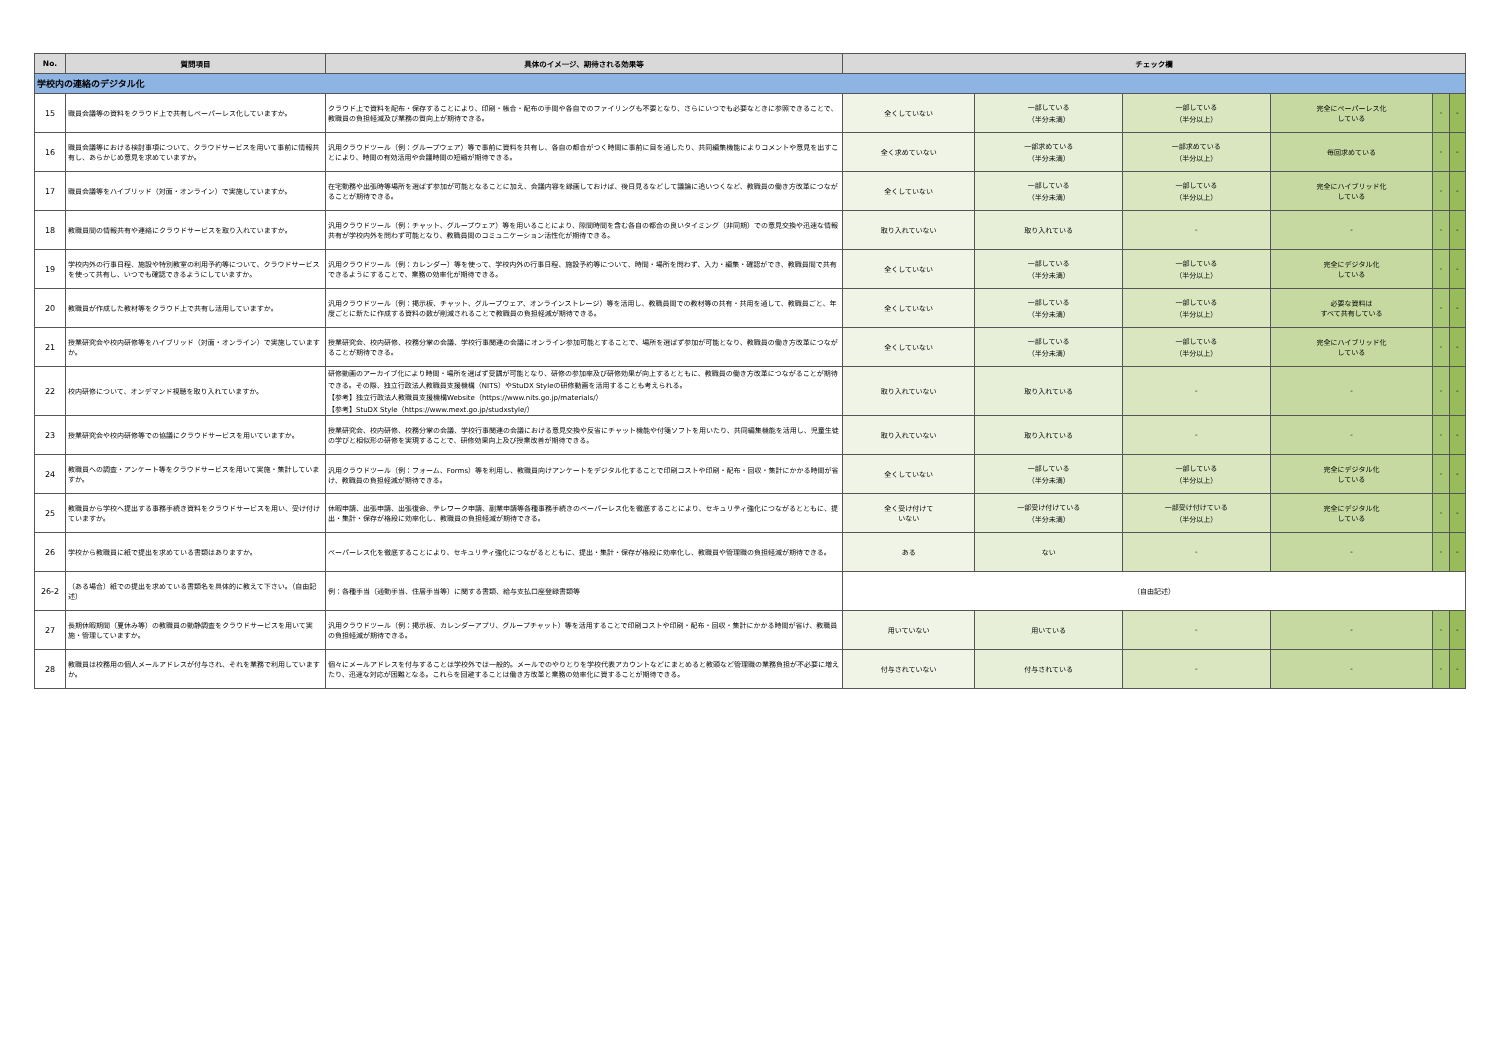| No. | 質問項目 | 具体のイメージ、期待される効果等 | チェック欄 | | | | | |
| --- | --- | --- | --- | --- | --- | --- | --- | --- |
| 学校内の連絡のデジタル化 | | | | | | | | |
| 15 | 職員会議等の資料をクラウド上で共有しペーパーレス化していますか。 | クラウド上で資料を配布・保存することにより、印刷・帳合・配布の手間や各自でのファイリングも不要となり、さらにいつでも必要なときに参照できることで、教職員の負担軽減及び業務の質向上が期待できる。 | 全くしていない | 一部している （半分未満） | 一部している （半分以上） | 完全にペーパーレス化 している | - | - |
| 16 | 職員会議等における検討事項について、クラウドサービスを用いて事前に情報共有し、あらかじめ意見を求めていますか。 | 汎用クラウドツール（例：グループウェア）等で事前に資料を共有し、各自の都合がつく時間に事前に目を通したり、共同編集機能によりコメントや意見を出すことにより、時間の有効活用や会議時間の短縮が期待できる。 | 全く求めていない | 一部求めている （半分未満） | 一部求めている （半分以上） | 毎回求めている | - | - |
| 17 | 職員会議等をハイブリッド（対面・オンライン）で実施していますか。 | 在宅勤務や出張時等場所を選ばず参加が可能となることに加え、会議内容を録画しておけば、後日見るなどして議論に追いつくなど、教職員の働き方改革につながることが期待できる。 | 全くしていない | 一部している （半分未満） | 一部している （半分以上） | 完全にハイブリッド化 している | - | - |
| 18 | 教職員間の情報共有や連絡にクラウドサービスを取り入れていますか。 | 汎用クラウドツール（例：チャット、グループウェア）等を用いることにより、隙間時間を含む各自の都合の良いタイミング（非同期）での意見交換や迅速な情報共有が学校内外を問わず可能となり、教職員間のコミュニケーション活性化が期待できる。 | 取り入れていない | 取り入れている | - | - | - | - |
| 19 | 学校内外の行事日程、施設や特別教室の利用予約等について、クラウドサービスを使って共有し、いつでも確認できるようにしていますか。 | 汎用クラウドツール（例：カレンダー）等を使って、学校内外の行事日程、施設予約等について、時間・場所を問わず、入力・編集・確認ができ、教職員間で共有できるようにすることで、業務の効率化が期待できる。 | 全くしていない | 一部している （半分未満） | 一部している （半分以上） | 完全にデジタル化 している | - | - |
| 20 | 教職員が作成した教材等をクラウド上で共有し活用していますか。 | 汎用クラウドツール（例：掲示板、チャット、グループウェア、オンラインストレージ）等を活用し、教職員間での教材等の共有・共用を通して、教職員ごと、年度ごとに新たに作成する資料の数が削減されることで教職員の負担軽減が期待できる。 | 全くしていない | 一部している （半分未満） | 一部している （半分以上） | 必要な資料は すべて共有している | - | - |
| 21 | 授業研究会や校内研修等をハイブリッド（対面・オンライン）で実施していますか。 | 授業研究会、校内研修、校務分掌の会議、学校行事関連の会議にオンライン参加可能とすることで、場所を選ばず参加が可能となり、教職員の働き方改革につながることが期待できる。 | 全くしていない | 一部している （半分未満） | 一部している （半分以上） | 完全にハイブリッド化 している | - | - |
| 22 | 校内研修について、オンデマンド視聴を取り入れていますか。 | 研修動画のアーカイブ化により時間・場所を選ばず受講が可能となり、研修の参加率及び研修効果が向上するとともに、教職員の働き方改革につながることが期待できる。その際、独立行政法人教職員支援機構（NITS）やStuDX Styleの研修動画を活用することも考えられる。 【参考】独立行政法人教職員支援機構Website（https://www.nits.go.jp/materials/） 【参考】StuDX Style（https://www.mext.go.jp/studxstyle/） | 取り入れていない | 取り入れている | - | - | - | - |
| 23 | 授業研究会や校内研修等での協議にクラウドサービスを用いていますか。 | 授業研究会、校内研修、校務分掌の会議、学校行事関連の会議における意見交換や反省にチャット機能や付箋ソフトを用いたり、共同編集機能を活用し、児童生徒の学びと相似形の研修を実現することで、研修効果向上及び授業改善が期待できる。 | 取り入れていない | 取り入れている | - | - | - | - |
| 24 | 教職員への調査・アンケート等をクラウドサービスを用いて実施・集計していますか。 | 汎用クラウドツール（例：フォーム、Forms）等を利用し、教職員向けアンケートをデジタル化することで印刷コストや印刷・配布・回収・集計にかかる時間が省け、教職員の負担軽減が期待できる。 | 全くしていない | 一部している （半分未満） | 一部している （半分以上） | 完全にデジタル化 している | - | - |
| 25 | 教職員から学校へ提出する事務手続き資料をクラウドサービスを用い、受け付けていますか。 | 休暇申請、出張申請、出張復命、テレワーク申請、副業申請等各種事務手続きのペーパーレス化を徹底することにより、セキュリティ強化につながるとともに、提出・集計・保存が格段に効率化し、教職員の負担軽減が期待できる。 | 全く受け付けて いない | 一部受け付けている （半分未満） | 一部受け付けている （半分以上） | 完全にデジタル化 している | - | - |
| 26 | 学校から教職員に紙で提出を求めている書類はありますか。 | ペーパーレス化を徹底することにより、セキュリティ強化につながるとともに、提出・集計・保存が格段に効率化し、教職員や管理職の負担軽減が期待できる。 | ある | ない | - | - | - | - |
| 26-2 | （ある場合）紙での提出を求めている書類名を具体的に教えて下さい。（自由記述） | 例：各種手当（通勤手当、住居手当等）に関する書類、給与支払口座登録書類等 | （自由記述） | | | | | |
| 27 | 長期休暇期間（夏休み等）の教職員の動静調査をクラウドサービスを用いて実施・管理していますか。 | 汎用クラウドツール（例：掲示板、カレンダーアプリ、グループチャット）等を活用することで印刷コストや印刷・配布・回収・集計にかかる時間が省け、教職員の負担軽減が期待できる。 | 用いていない | 用いている | - | - | - | - |
| 28 | 教職員は校務用の個人メールアドレスが付与され、それを業務で利用していますか。 | 個々にメールアドレスを付与することは学校外では一般的。メールでのやりとりを学校代表アカウントなどにまとめると教頭など管理職の業務負担が不必要に増えたり、迅速な対応が困難となる。これらを回避することは働き方改革と業務の効率化に資することが期待できる。 | 付与されていない | 付与されている | - | - | - | - |